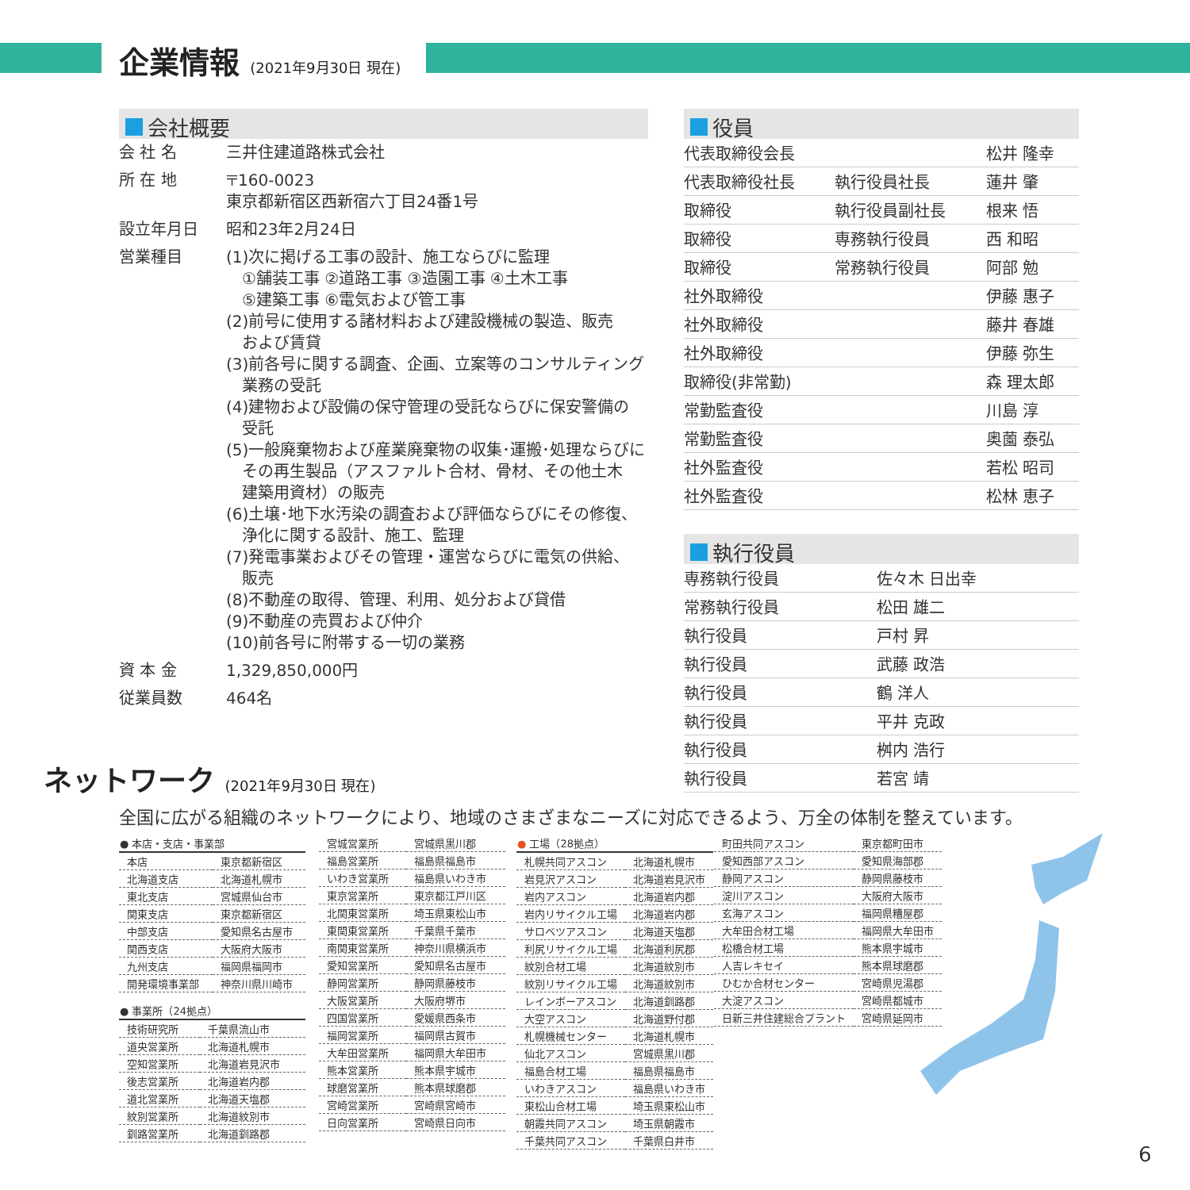企業情報 (2021年9月30日 現在)
会社概要
| 会 社 名 | 三井住建道路株式会社 |
| 所 在 地 | 〒160-0023 東京都新宿区西新宿六丁目24番1号 |
| 設立年月日 | 昭和23年2月24日 |
| 営業種目 | (1)次に掲げる工事の設計、施工ならびに監理 ①舗装工事 ②道路工事 ③造園工事 ④土木工事 ⑤建築工事 ⑥電気および管工事 (2)前号に使用する諸材料および建設機械の製造、販売 および賃貸 (3)前各号に関する調査、企画、立案等のコンサルティング 業務の受託 (4)建物および設備の保守管理の受託ならびに保安警備の 受託 (5)一般廃棄物および産業廃棄物の収集･運搬･処理ならびに その再生製品（アスファルト合材、骨材、その他土木 建築用資材）の販売 (6)土壌･地下水汚染の調査および評価ならびにその修復、 浄化に関する設計、施工、監理 (7)発電事業およびその管理・運営ならびに電気の供給、 販売 (8)不動産の取得、管理、利用、処分および貸借 (9)不動産の売買および仲介 (10)前各号に附帯する一切の業務 |
| 資 本 金 | 1,329,850,000円 |
| 従業員数 | 464名 |
役員
| 代表取締役会長 | | 松井 隆幸 |
| 代表取締役社長 | 執行役員社長 | 蓮井 肇 |
| 取締役 | 執行役員副社長 | 根来 悟 |
| 取締役 | 専務執行役員 | 西 和昭 |
| 取締役 | 常務執行役員 | 阿部 勉 |
| 社外取締役 | | 伊藤 惠子 |
| 社外取締役 | | 藤井 春雄 |
| 社外取締役 | | 伊藤 弥生 |
| 取締役(非常勤) | | 森 理太郎 |
| 常勤監査役 | | 川島 淳 |
| 常勤監査役 | | 奥薗 泰弘 |
| 社外監査役 | | 若松 昭司 |
| 社外監査役 | | 松林 恵子 |
執行役員
| 専務執行役員 | 佐々木 日出幸 |
| 常務執行役員 | 松田 雄二 |
| 執行役員 | 戸村 昇 |
| 執行役員 | 武藤 政浩 |
| 執行役員 | 鶴 洋人 |
| 執行役員 | 平井 克政 |
| 執行役員 | 桝内 浩行 |
| 執行役員 | 若宮 靖 |
ネットワーク (2021年9月30日 現在)
全国に広がる組織のネットワークにより、地域のさまざまなニーズに対応できるよう、万全の体制を整えています。
| ● 本店・支店・事業部 | |
| --- | --- |
| 本店 | 東京都新宿区 |
| 北海道支店 | 北海道札幌市 |
| 東北支店 | 宮城県仙台市 |
| 関東支店 | 東京都新宿区 |
| 中部支店 | 愛知県名古屋市 |
| 関西支店 | 大阪府大阪市 |
| 九州支店 | 福岡県福岡市 |
| 開発環境事業部 | 神奈川県川崎市 |
| ● 事業所（24拠点） | |
| --- | --- |
| 技術研究所 | 千葉県流山市 |
| 道央営業所 | 北海道札幌市 |
| 空知営業所 | 北海道岩見沢市 |
| 後志営業所 | 北海道岩内郡 |
| 道北営業所 | 北海道天塩郡 |
| 紋別営業所 | 北海道紋別市 |
| 釧路営業所 | 北海道釧路郡 |
| 宮城営業所 | 宮城県黒川郡 |
| 福島営業所 | 福島県福島市 |
| いわき営業所 | 福島県いわき市 |
| 東京営業所 | 東京都江戸川区 |
| 北関東営業所 | 埼玉県東松山市 |
| 東関東営業所 | 千葉県千葉市 |
| 南関東営業所 | 神奈川県横浜市 |
| 愛知営業所 | 愛知県名古屋市 |
| 静岡営業所 | 静岡県藤枝市 |
| 大阪営業所 | 大阪府堺市 |
| 四国営業所 | 愛媛県西条市 |
| 福岡営業所 | 福岡県古賀市 |
| 大牟田営業所 | 福岡県大牟田市 |
| 熊本営業所 | 熊本県宇城市 |
| 球磨営業所 | 熊本県球磨郡 |
| 宮崎営業所 | 宮崎県宮崎市 |
| 日向営業所 | 宮崎県日向市 |
| ● 工場（28拠点） | |
| --- | --- |
| 札幌共同アスコン | 北海道札幌市 |
| 岩見沢アスコン | 北海道岩見沢市 |
| 岩内アスコン | 北海道岩内郡 |
| 岩内リサイクル工場 | 北海道岩内郡 |
| サロベツアスコン | 北海道天塩郡 |
| 利尻リサイクル工場 | 北海道利尻郡 |
| 紋別合材工場 | 北海道紋別市 |
| 紋別リサイクル工場 | 北海道紋別市 |
| レインボーアスコン | 北海道釧路郡 |
| 大空アスコン | 北海道野付郡 |
| 札幌機械センター | 北海道札幌市 |
| 仙北アスコン | 宮城県黒川郡 |
| 福島合材工場 | 福島県福島市 |
| いわきアスコン | 福島県いわき市 |
| 東松山合材工場 | 埼玉県東松山市 |
| 朝霞共同アスコン | 埼玉県朝霞市 |
| 千葉共同アスコン | 千葉県白井市 |
| 町田共同アスコン | 東京都町田市 |
| 愛知西部アスコン | 愛知県海部郡 |
| 静岡アスコン | 静岡県藤枝市 |
| 淀川アスコン | 大阪府大阪市 |
| 玄海アスコン | 福岡県糟屋郡 |
| 大牟田合材工場 | 福岡県大牟田市 |
| 松橋合材工場 | 熊本県宇城市 |
| 人吉レキセイ | 熊本県球磨郡 |
| ひむか合材センター | 宮崎県児湯郡 |
| 大淀アスコン | 宮崎県都城市 |
| 日新三井住建総合プラント | 宮崎県延岡市 |
6